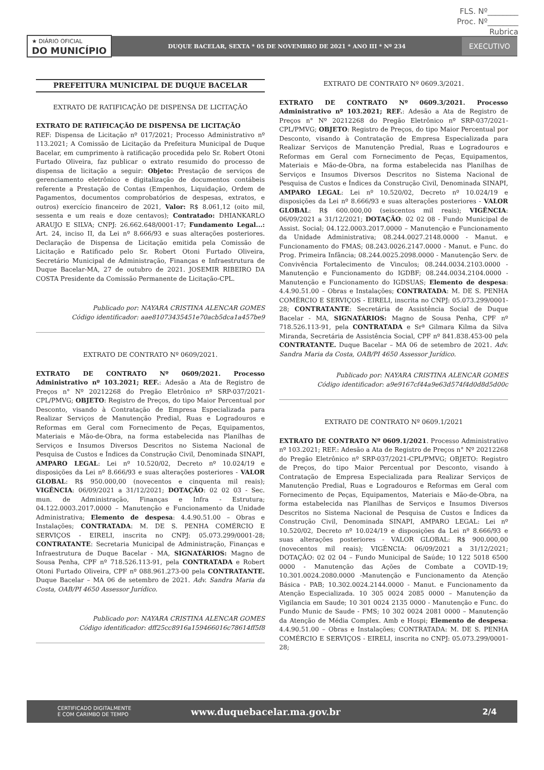FLS. Nº________
Proc. Nº________
Rubrica
★ DIÁRIO OFICIAL
DO MUNICÍPIO
DUQUE BACELAR, SEXTA * 05 DE NOVEMBRO DE 2021 * ANO III * Nº 234
EXECUTIVO
PREFEITURA MUNICIPAL DE DUQUE BACELAR
EXTRATO DE RATIFICAÇÃO DE DISPENSA DE LICITAÇÃO
EXTRATO DE RATIFICAÇÃO DE DISPENSA DE LICITAÇÃO
REF: Dispensa de Licitação nº 017/2021; Processo Administrativo nº 113.2021; A Comissão de Licitação da Prefeitura Municipal de Duque Bacelar, em cumprimento à ratificação procedida pelo Sr. Robert Otoni Furtado Oliveira, faz publicar o extrato resumido do processo de dispensa de licitação a seguir: Objeto: Prestação de serviços de gerenciamento eletrônico e digitalização de documentos contábeis referente a Prestação de Contas (Empenhos, Liquidação, Ordem de Pagamentos, documentos comprobatórios de despesas, extratos, e outros) exercício financeiro de 2021, Valor: R$ 8.061,12 (oito mil, sessenta e um reais e doze centavos); Contratado: DHIANKARLO ARAUJO E SILVA; CNPJ: 26.662.648/0001-17; Fundamento Legal...: Art. 24, inciso II, da Lei nº 8.666/93 e suas alterações posteriores. Declaração de Dispensa de Licitação emitida pela Comissão de Licitação e Ratificado pelo Sr. Robert Otoni Furtado Oliveira, Secretário Municipal de Administração, Finanças e Infraestrutura de Duque Bacelar-MA, 27 de outubro de 2021. JOSEMIR RIBEIRO DA COSTA Presidente da Comissão Permanente de Licitação-CPL.
Publicado por: NAYARA CRISTINA ALENCAR GOMES
Código identificador: aae81073435451e70acb5dca1a457be9
EXTRATO DE CONTRATO Nº 0609/2021.
EXTRATO DE CONTRATO Nº 0609/2021. Processo Administrativo nº 103.2021; REF.: Adesão a Ata de Registro de Preços n° Nº 20212268 do Pregão Eletrônico nº SRP-037/2021-CPL/PMVG; OBJETO: Registro de Preços, do tipo Maior Percentual por Desconto, visando à Contratação de Empresa Especializada para Realizar Serviços de Manutenção Predial, Ruas e Logradouros e Reformas em Geral com Fornecimento de Peças, Equipamentos, Materiais e Mão-de-Obra, na forma estabelecida nas Planilhas de Serviços e Insumos Diversos Descritos no Sistema Nacional de Pesquisa de Custos e Índices da Construção Civil, Denominada SINAPI, AMPARO LEGAL: Lei nº 10.520/02, Decreto nº 10.024/19 e disposições da Lei nº 8.666/93 e suas alterações posteriores - VALOR GLOBAL: R$ 950.000,00 (novecentos e cinquenta mil reais); VIGÊNCIA: 06/09/2021 a 31/12/2021; DOTAÇÃO: 02 02 03 - Sec. mun. de Administração, Finanças e Infra - Estrutura; 04.122.0003.2017.0000 – Manutenção e Funcionamento da Unidade Administrativa; Elemento de despesa: 4.4.90.51.00 – Obras e Instalações; CONTRATADA: M. DE S. PENHA COMÉRCIO E SERVIÇOS - EIRELI, inscrita no CNPJ: 05.073.299/0001-28; CONTRATANTE: Secretaria Municipal de Administração, Finanças e Infraestrutura de Duque Bacelar - MA, SIGNATÁRIOS: Magno de Sousa Penha, CPF nº 718.526.113-91, pela CONTRATADA e Robert Otoni Furtado Oliveira, CPF nº 088.961.273-00 pela CONTRATANTE. Duque Bacelar – MA 06 de setembro de 2021. Adv. Sandra Maria da Costa, OAB/PI 4650 Assessor Jurídico.
Publicado por: NAYARA CRISTINA ALENCAR GOMES
Código identificador: dff25cc8916a159466016c78614ff5f8
EXTRATO DE CONTRATO Nº 0609.3/2021.
EXTRATO DE CONTRATO Nº 0609.3/2021. Processo Administrativo nº 103.2021; REF.: Adesão a Ata de Registro de Preços n° Nº 20212268 do Pregão Eletrônico nº SRP-037/2021-CPL/PMVG; OBJETO: Registro de Preços, do tipo Maior Percentual por Desconto, visando à Contratação de Empresa Especializada para Realizar Serviços de Manutenção Predial, Ruas e Logradouros e Reformas em Geral com Fornecimento de Peças, Equipamentos, Materiais e Mão-de-Obra, na forma estabelecida nas Planilhas de Serviços e Insumos Diversos Descritos no Sistema Nacional de Pesquisa de Custos e Índices da Construção Civil, Denominada SINAPI, AMPARO LEGAL: Lei nº 10.520/02, Decreto nº 10.024/19 e disposições da Lei nº 8.666/93 e suas alterações posteriores - VALOR GLOBAL: R$ 600.000,00 (seiscentos mil reais); VIGÊNCIA: 06/09/2021 a 31/12/2021; DOTAÇÃO: 02 02 08 - Fundo Municipal de Assist. Social; 04.122.0003.2017.0000 – Manutenção e Funcionamento da Unidade Administrativa; 08.244.0027.2148.0000 - Manut. e Funcionamento do FMAS; 08.243.0026.2147.0000 - Manut. e Func. do Prog. Primeira Infância; 08.244.0025.2098.0000 - Manutenção Serv. de Convivência Fortalecimento de Vinculos; 08.244.0034.2103.0000 - Manutenção e Funcionamento do IGDBF; 08.244.0034.2104.0000 - Manutenção e Funcionamento do IGDSUAS; Elemento de despesa: 4.4.90.51.00 – Obras e Instalações; CONTRATADA: M. DE S. PENHA COMÉRCIO E SERVIÇOS - EIRELI, inscrita no CNPJ: 05.073.299/0001-28; CONTRATANTE: Secretária de Assistência Social de Duque Bacelar - MA, SIGNATÁRIOS: Magno de Sousa Penha, CPF nº 718.526.113-91, pela CONTRATADA e Srª Gilmara Kilma da Silva Miranda, Secretária de Assistência Social, CPF nº 841.838.453-00 pela CONTRATANTE. Duque Bacelar – MA 06 de setembro de 2021. Adv. Sandra Maria da Costa, OAB/PI 4650 Assessor Jurídico.
Publicado por: NAYARA CRISTINA ALENCAR GOMES
Código identificador: a9e9167cf44a9e63d574f4d0d8d5d00c
EXTRATO DE CONTRATO Nº 0609.1/2021
EXTRATO DE CONTRATO Nº 0609.1/2021. Processo Administrativo nº 103.2021; REF.: Adesão a Ata de Registro de Preços n° Nº 20212268 do Pregão Eletrônico nº SRP-037/2021-CPL/PMVG; OBJETO: Registro de Preços, do tipo Maior Percentual por Desconto, visando à Contratação de Empresa Especializada para Realizar Serviços de Manutenção Predial, Ruas e Logradouros e Reformas em Geral com Fornecimento de Peças, Equipamentos, Materiais e Mão-de-Obra, na forma estabelecida nas Planilhas de Serviços e Insumos Diversos Descritos no Sistema Nacional de Pesquisa de Custos e Índices da Construção Civil, Denominada SINAPI, AMPARO LEGAL: Lei nº 10.520/02, Decreto nº 10.024/19 e disposições da Lei nº 8.666/93 e suas alterações posteriores - VALOR GLOBAL: R$ 900.000,00 (novecentos mil reais); VIGÊNCIA: 06/09/2021 a 31/12/2021; DOTAÇÃO: 02 02 04 – Fundo Municipal de Saúde; 10 122 5018 6500 0000 - Manutenção das Ações de Combate a COVID-19; 10.301.0024.2080.0000 -Manutenção e Funcionamento da Atenção Básica - PAB; 10.302.0024.2144.0000 - Manut. e Funcionamento da Atenção Especializada. 10 305 0024 2085 0000 – Manutenção da Vigilancia em Saude; 10 301 0024 2135 0000 - Manutenção e Func. do Fundo Munic de Saude - FMS; 10 302 0024 2081 0000 – Manutenção da Atenção de Média Complex. Amb e Hospi; Elemento de despesa: 4.4.90.51.00 – Obras e Instalações; CONTRATADA: M. DE S. PENHA COMÉRCIO E SERVIÇOS - EIRELI, inscrita no CNPJ: 05.073.299/0001-28;
CERTIFICADO DIGITALMENTE
E COM CARIMBO DE TEMPO
www.duquebacelar.ma.gov.br 2/4